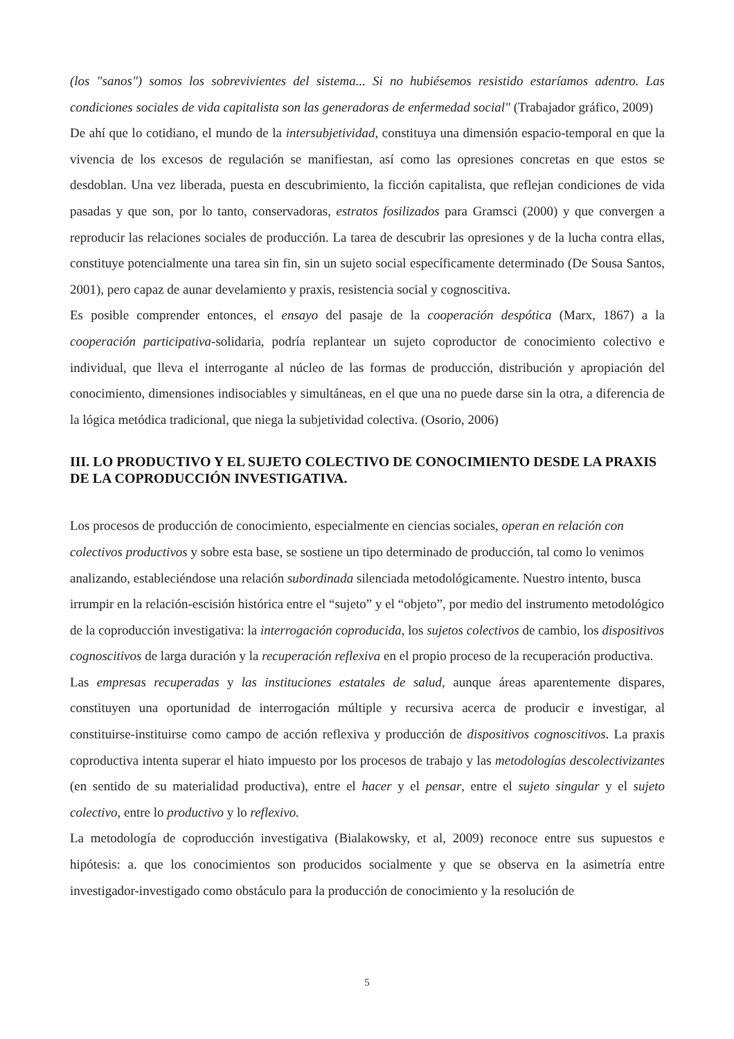(los "sanos") somos los sobrevivientes del sistema... Si no hubiésemos resistido estaríamos adentro. Las condiciones sociales de vida capitalista son las generadoras de enfermedad social" (Trabajador gráfico, 2009)
De ahí que lo cotidiano, el mundo de la intersubjetividad, constituya una dimensión espacio-temporal en que la vivencia de los excesos de regulación se manifiestan, así como las opresiones concretas en que estos se desdoblan. Una vez liberada, puesta en descubrimiento, la ficción capitalista, que reflejan condiciones de vida pasadas y que son, por lo tanto, conservadoras, estratos fosilizados para Gramsci (2000) y que convergen a reproducir las relaciones sociales de producción. La tarea de descubrir las opresiones y de la lucha contra ellas, constituye potencialmente una tarea sin fin, sin un sujeto social específicamente determinado (De Sousa Santos, 2001), pero capaz de aunar develamiento y praxis, resistencia social y cognoscitiva.
Es posible comprender entonces, el ensayo del pasaje de la cooperación despótica (Marx, 1867) a la cooperación participativa-solidaria, podría replantear un sujeto coproductor de conocimiento colectivo e individual, que lleva el interrogante al núcleo de las formas de producción, distribución y apropiación del conocimiento, dimensiones indisociables y simultáneas, en el que una no puede darse sin la otra, a diferencia de la lógica metódica tradicional, que niega la subjetividad colectiva. (Osorio, 2006)
III. LO PRODUCTIVO Y EL SUJETO COLECTIVO DE CONOCIMIENTO DESDE LA PRAXIS DE LA COPRODUCCIÓN INVESTIGATIVA.
Los procesos de producción de conocimiento, especialmente en ciencias sociales, operan en relación con colectivos productivos y sobre esta base, se sostiene un tipo determinado de producción, tal como lo venimos analizando, estableciéndose una relación subordinada silenciada metodológicamente. Nuestro intento, busca irrumpir en la relación-escisión histórica entre el “sujeto” y el “objeto”, por medio del instrumento metodológico de la coproducción investigativa: la interrogación coproducida, los sujetos colectivos de cambio, los dispositivos cognoscitivos de larga duración y la recuperación reflexiva en el propio proceso de la recuperación productiva.
Las empresas recuperadas y las instituciones estatales de salud, aunque áreas aparentemente dispares, constituyen una oportunidad de interrogación múltiple y recursiva acerca de producir e investigar, al constituirse-instituirse como campo de acción reflexiva y producción de dispositivos cognoscitivos. La praxis coproductiva intenta superar el hiato impuesto por los procesos de trabajo y las metodologías descolectivizantes (en sentido de su materialidad productiva), entre el hacer y el pensar, entre el sujeto singular y el sujeto colectivo, entre lo productivo y lo reflexivo.
La metodología de coproducción investigativa (Bialakowsky, et al, 2009) reconoce entre sus supuestos e hipótesis: a. que los conocimientos son producidos socialmente y que se observa en la asimetría entre investigador-investigado como obstáculo para la producción de conocimiento y la resolución de
5